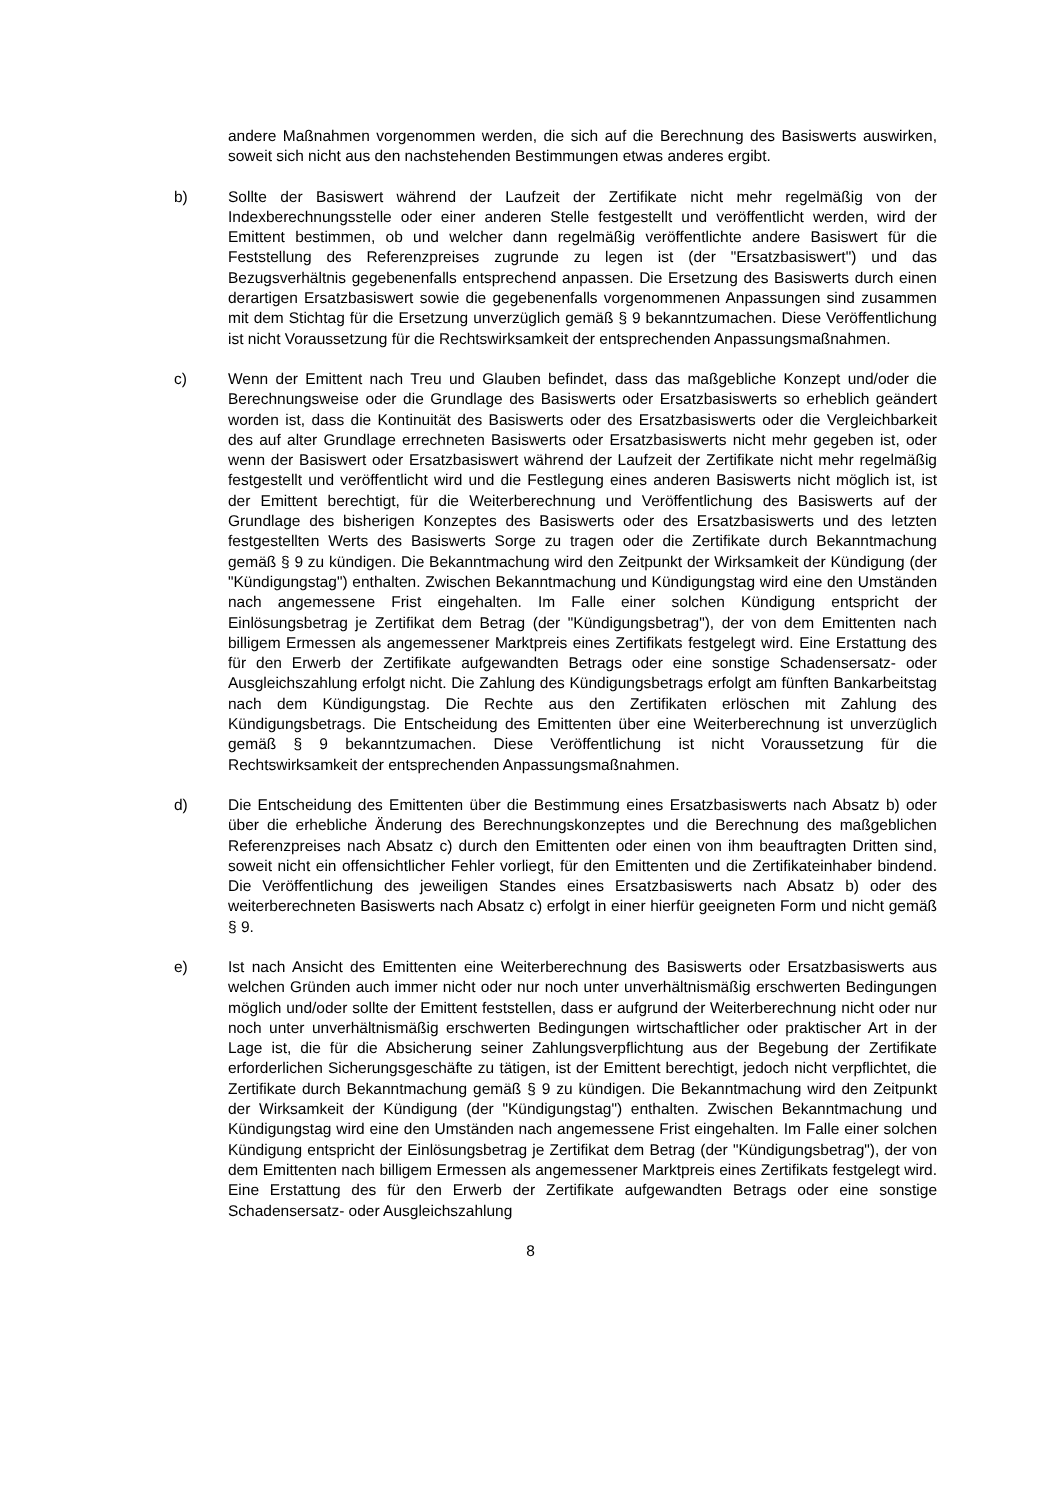andere Maßnahmen vorgenommen werden, die sich auf die Berechnung des Basiswerts auswirken, soweit sich nicht aus den nachstehenden Bestimmungen etwas anderes ergibt.
b) Sollte der Basiswert während der Laufzeit der Zertifikate nicht mehr regelmäßig von der Indexberechnungsstelle oder einer anderen Stelle festgestellt und veröffentlicht werden, wird der Emittent bestimmen, ob und welcher dann regelmäßig veröffentlichte andere Basiswert für die Feststellung des Referenzpreises zugrunde zu legen ist (der "Ersatzbasiswert") und das Bezugsverhältnis gegebenenfalls entsprechend anpassen. Die Ersetzung des Basiswerts durch einen derartigen Ersatzbasiswert sowie die gegebenenfalls vorgenommenen Anpassungen sind zusammen mit dem Stichtag für die Ersetzung unverzüglich gemäß § 9 bekanntzumachen. Diese Veröffentlichung ist nicht Voraussetzung für die Rechtswirksamkeit der entsprechenden Anpassungsmaßnahmen.
c) Wenn der Emittent nach Treu und Glauben befindet, dass das maßgebliche Konzept und/oder die Berechnungsweise oder die Grundlage des Basiswerts oder Ersatzbasiswerts so erheblich geändert worden ist, dass die Kontinuität des Basiswerts oder des Ersatzbasiswerts oder die Vergleichbarkeit des auf alter Grundlage errechneten Basiswerts oder Ersatzbasiswerts nicht mehr gegeben ist, oder wenn der Basiswert oder Ersatzbasiswert während der Laufzeit der Zertifikate nicht mehr regelmäßig festgestellt und veröffentlicht wird und die Festlegung eines anderen Basiswerts nicht möglich ist, ist der Emittent berechtigt, für die Weiterberechnung und Veröffentlichung des Basiswerts auf der Grundlage des bisherigen Konzeptes des Basiswerts oder des Ersatzbasiswerts und des letzten festgestellten Werts des Basiswerts Sorge zu tragen oder die Zertifikate durch Bekanntmachung gemäß § 9 zu kündigen. Die Bekanntmachung wird den Zeitpunkt der Wirksamkeit der Kündigung (der "Kündigungstag") enthalten. Zwischen Bekanntmachung und Kündigungstag wird eine den Umständen nach angemessene Frist eingehalten. Im Falle einer solchen Kündigung entspricht der Einlösungsbetrag je Zertifikat dem Betrag (der "Kündigungsbetrag"), der von dem Emittenten nach billigem Ermessen als angemessener Marktpreis eines Zertifikats festgelegt wird. Eine Erstattung des für den Erwerb der Zertifikate aufgewandten Betrags oder eine sonstige Schadensersatz- oder Ausgleichszahlung erfolgt nicht. Die Zahlung des Kündigungsbetrags erfolgt am fünften Bankarbeitstag nach dem Kündigungstag. Die Rechte aus den Zertifikaten erlöschen mit Zahlung des Kündigungsbetrags. Die Entscheidung des Emittenten über eine Weiterberechnung ist unverzüglich gemäß § 9 bekanntzumachen. Diese Veröffentlichung ist nicht Voraussetzung für die Rechtswirksamkeit der entsprechenden Anpassungsmaßnahmen.
d) Die Entscheidung des Emittenten über die Bestimmung eines Ersatzbasiswerts nach Absatz b) oder über die erhebliche Änderung des Berechnungskonzeptes und die Berechnung des maßgeblichen Referenzpreises nach Absatz c) durch den Emittenten oder einen von ihm beauftragten Dritten sind, soweit nicht ein offensichtlicher Fehler vorliegt, für den Emittenten und die Zertifikateinhaber bindend. Die Veröffentlichung des jeweiligen Standes eines Ersatzbasiswerts nach Absatz b) oder des weiterberechneten Basiswerts nach Absatz c) erfolgt in einer hierfür geeigneten Form und nicht gemäß § 9.
e) Ist nach Ansicht des Emittenten eine Weiterberechnung des Basiswerts oder Ersatzbasiswerts aus welchen Gründen auch immer nicht oder nur noch unter unverhältnismäßig erschwerten Bedingungen möglich und/oder sollte der Emittent feststellen, dass er aufgrund der Weiterberechnung nicht oder nur noch unter unverhältnismäßig erschwerten Bedingungen wirtschaftlicher oder praktischer Art in der Lage ist, die für die Absicherung seiner Zahlungsverpflichtung aus der Begebung der Zertifikate erforderlichen Sicherungsgeschäfte zu tätigen, ist der Emittent berechtigt, jedoch nicht verpflichtet, die Zertifikate durch Bekanntmachung gemäß § 9 zu kündigen. Die Bekanntmachung wird den Zeitpunkt der Wirksamkeit der Kündigung (der "Kündigungstag") enthalten. Zwischen Bekanntmachung und Kündigungstag wird eine den Umständen nach angemessene Frist eingehalten. Im Falle einer solchen Kündigung entspricht der Einlösungsbetrag je Zertifikat dem Betrag (der "Kündigungsbetrag"), der von dem Emittenten nach billigem Ermessen als angemessener Marktpreis eines Zertifikats festgelegt wird. Eine Erstattung des für den Erwerb der Zertifikate aufgewandten Betrags oder eine sonstige Schadensersatz- oder Ausgleichszahlung
8